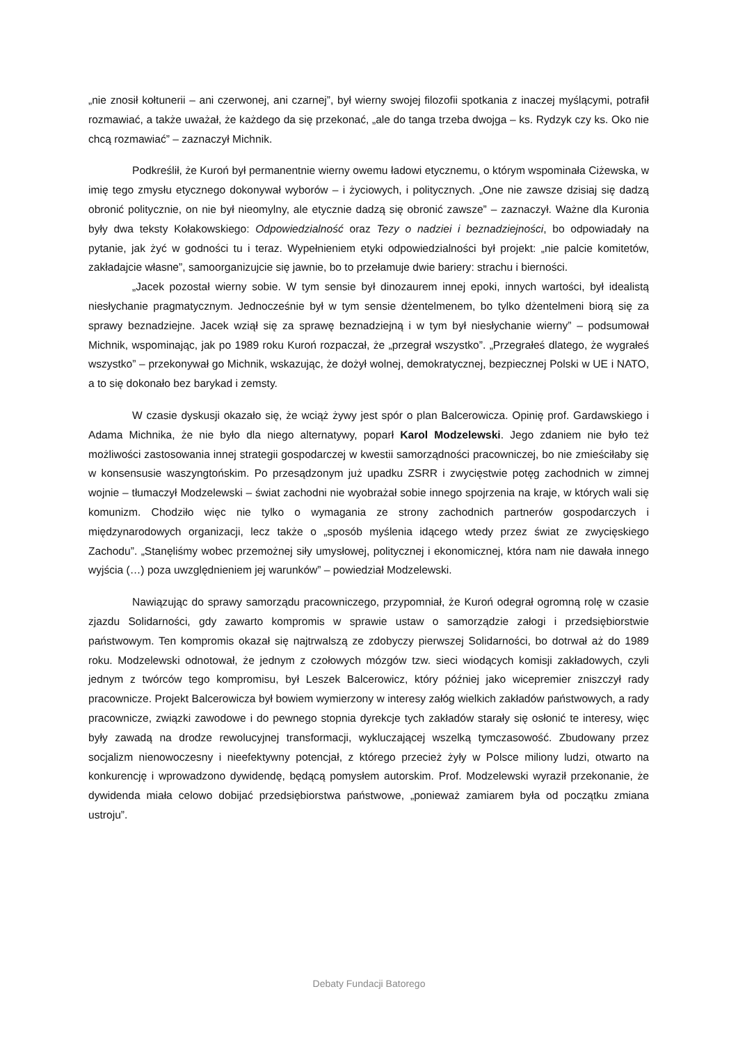„nie znosił kołtunerii – ani czerwonej, ani czarnej”, był wierny swojej filozofii spotkania z inaczej myślącymi, potrafił rozmawiać, a także uważał, że każdego da się przekonać, „ale do tanga trzeba dwojga – ks. Rydzyk czy ks. Oko nie chcą rozmawiać” – zaznaczył Michnik.
Podkreślił, że Kuroń był permanentnie wierny owemu ładowi etycznemu, o którym wspominała Ciżewska, w imię tego zmysłu etycznego dokonywał wyborów – i życiowych, i politycznych. „One nie zawsze dzisiaj się dadzą obronić politycznie, on nie był nieomylny, ale etycznie dadzą się obronić zawsze” – zaznaczył. Ważne dla Kuronia były dwa teksty Kołakowskiego: Odpowiedzialność oraz Tezy o nadziei i beznadziejności, bo odpowiadały na pytanie, jak żyć w godności tu i teraz. Wypełnieniem etyki odpowiedzialności był projekt: „nie palcie komitetów, zakładajcie własne”, samoorganizujcie się jawnie, bo to przełamuje dwie bariery: strachu i bierności.
„Jacek pozostał wierny sobie. W tym sensie był dinozaurem innej epoki, innych wartości, był idealistą niesłychanie pragmatycznym. Jednocześnie był w tym sensie dżentelmenem, bo tylko dżentelmeni biorą się za sprawy beznadziejne. Jacek wziął się za sprawę beznadziejną i w tym był niesłychanie wierny” – podsumował Michnik, wspominając, jak po 1989 roku Kuroń rozpaczał, że „przegrał wszystko”. „Przegrałeś dlatego, że wygrałeś wszystko” – przekonywał go Michnik, wskazując, że dożył wolnej, demokratycznej, bezpiecznej Polski w UE i NATO, a to się dokonało bez barykad i zemsty.
W czasie dyskusji okazało się, że wciąż żywy jest spór o plan Balcerowicza. Opinię prof. Gardawskiego i Adama Michnika, że nie było dla niego alternatywy, poparł Karol Modzelewski. Jego zdaniem nie było też możliwości zastosowania innej strategii gospodarczej w kwestii samorządności pracowniczej, bo nie zmieściłaby się w konsensusie waszyngtońskim. Po przesądzonym już upadku ZSRR i zwycięstwie potęg zachodnich w zimnej wojnie – tłumaczył Modzelewski – świat zachodni nie wyobrażał sobie innego spojrzenia na kraje, w których wali się komunizm. Chodziło więc nie tylko o wymagania ze strony zachodnich partnerów gospodarczych i międzynarodowych organizacji, lecz także o „sposób myślenia idącego wtedy przez świat ze zwycięskiego Zachodu”. „Stanęliśmy wobec przemożnej siły umysłowej, politycznej i ekonomicznej, która nam nie dawała innego wyjścia (…) poza uwzględnieniem jej warunków” – powiedział Modzelewski.
Nawiązując do sprawy samorządu pracowniczego, przypomniał, że Kuroń odegrał ogromną rolę w czasie zjazdu Solidarności, gdy zawarto kompromis w sprawie ustaw o samorządzie załogi i przedsiębiorstwie państwowym. Ten kompromis okazał się najtrwalszą ze zdobyczy pierwszej Solidarności, bo dotrwał aż do 1989 roku. Modzelewski odnotował, że jednym z czołowych mózgów tzw. sieci wiodących komisji zakładowych, czyli jednym z twórców tego kompromisu, był Leszek Balcerowicz, który później jako wicepremier zniszczył rady pracownicze. Projekt Balcerowicza był bowiem wymierzony w interesy załóg wielkich zakładów państwowych, a rady pracownicze, związki zawodowe i do pewnego stopnia dyrekcje tych zakładów starały się osłonić te interesy, więc były zawadą na drodze rewolucyjnej transformacji, wykluczającej wszelką tymczasowość. Zbudowany przez socjalizm nienowoczesny i nieefektywny potencjał, z którego przecież żyły w Polsce miliony ludzi, otwarto na konkurencję i wprowadzono dywidendę, będącą pomysłem autorskim. Prof. Modzelewski wyraził przekonanie, że dywidenda miała celowo dobijać przedsiębiorstwa państwowe, „ponieważ zamiarem była od początku zmiana ustroju”.
Debaty Fundacji Batorego